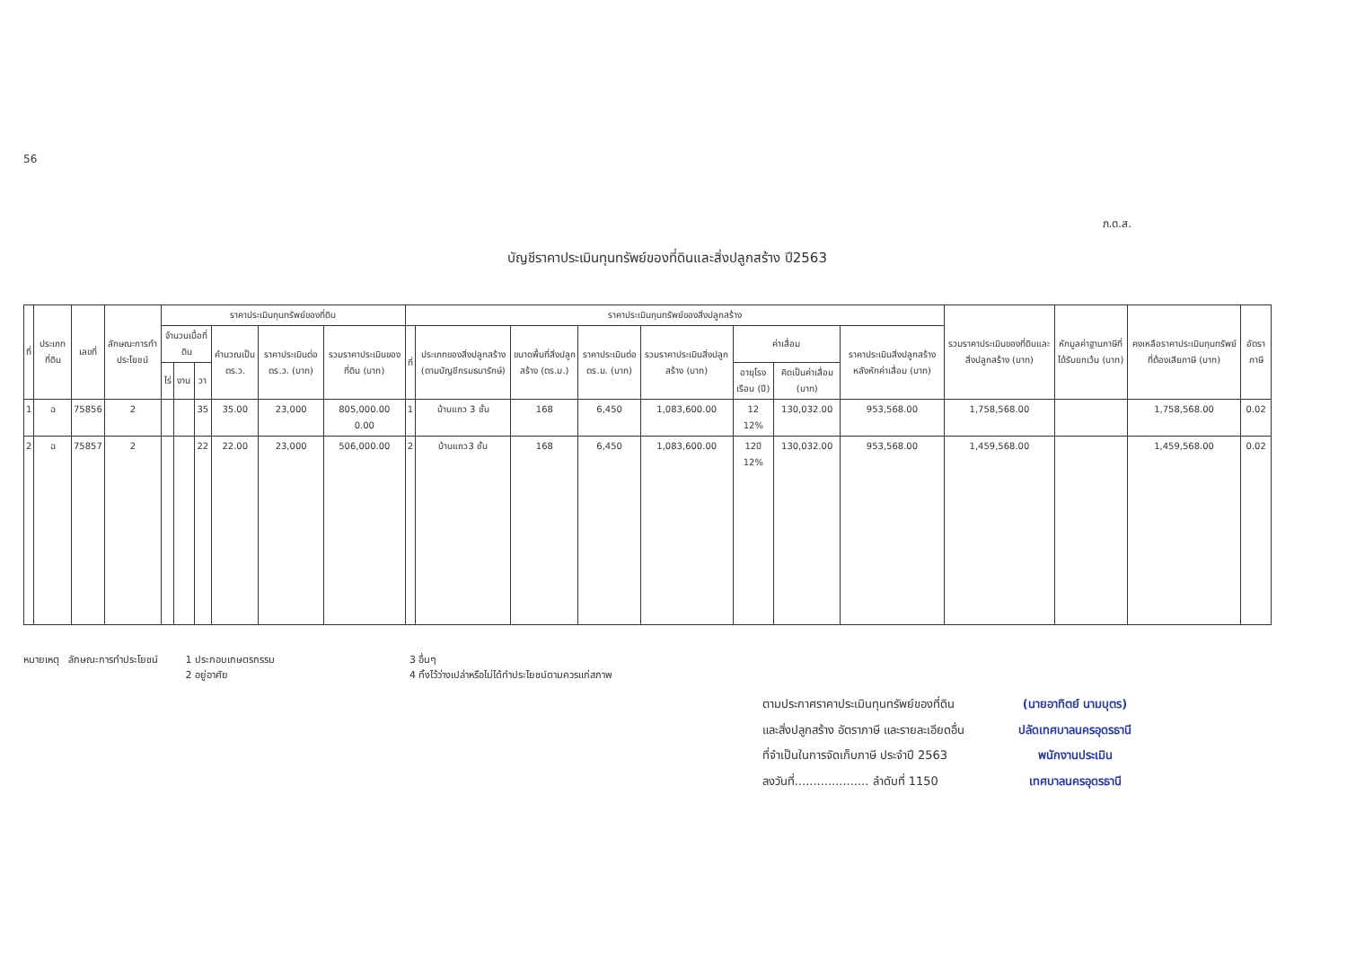56
ภ.ด.ส.
บัญชีราคาประเมินทุนทรัพย์ของที่ดินและสิ่งปลูกสร้าง ปี2563
| ที่ | ประเภทที่ดิน | เลขที่ | ลักษณะการทำประโยชน์ | ราคาประเมินทุนทรัพย์ของที่ดิน | | | | | | ราคาประเมินทุนทรัพย์ของสิ่งปลูกสร้าง | | | | | | | | รวมราคาประเมินของที่ดินและสิ่งปลูกสร้าง (บาท) | หักมูลค่าฐานภาษีที่ได้รับยกเว้น (บาท) | คงเหลือราคาประเมินทุนทรัพย์ที่ต้องเสียภาษี (บาท) | อัตราภาษี |
| --- | --- | --- | --- | --- | --- | --- | --- | --- | --- | --- | --- | --- | --- | --- | --- | --- | --- | --- | --- | --- | --- |
| | | | | จำนวนเนื้อที่ดิน | | | คำนวณเป็น ตร.ว. | ราคาประเมินต่อ ตร.ว. (บาท) | รวมราคาประเมินของที่ดิน (บาท) | ที่ | ประเภทของสิ่งปลูกสร้าง (ตามบัญชีกรมธนารักษ์) | ขนาดพื้นที่สิ่งปลูกสร้าง (ตร.ม.) | ราคาประเมินต่อ ตร.ม. (บาท) | รวมราคาประเมินสิ่งปลูกสร้าง (บาท) | ค่าเสื่อม | | ราคาประเมินสิ่งปลูกสร้างหลังหักค่าเสื่อม (บาท) | | | | |
| | | | | ไร่ | งาน | วา | | | | | | | | | อายุโรงเรือน (ปี) | คิดเป็นค่าเสื่อม (บาท) | | | | | |
| 1 | ฉ | 75856 | 2 | | | 35 | 35.00 | 23,000 | 805,000.00 0.00 | 1 | บ้านแถว 3 ชั้น | 168 | 6,450 | 1,083,600.00 | 12 12% | 130,032.00 | 953,568.00 | 1,758,568.00 | | 1,758,568.00 | 0.02 |
| 2 | ฉ | 75857 | 2 | | | 22 | 22.00 | 23,000 | 506,000.00 | 2 | บ้านแถว3 ชั้น | 168 | 6,450 | 1,083,600.00 | 12ปี 12% | 130,032.00 | 953,568.00 | 1,459,568.00 | | 1,459,568.00 | 0.02 |
หมายเหตุ ลักษณะการทำประโยชน์ 1 ประกอบเกษตรกรรม
2 อยู่อาศัย
3 อื่นๆ
4 ทิ้งไว้ว่างเปล่าหรือไม่ได้ทำประโยชน์ตามควรแก่สภาพ
ตามประกาศราคาประเมินทุนทรัพย์ของที่ดิน
และสิ่งปลูกสร้าง อัตราภาษี และรายละเอียดอื่น
ที่จำเป็นในการจัดเก็บภาษี ประจำปี 2563
ลงวันที่.................... ลำดับที่ 1150
(นายอาทิตย์ นามบุตร)
ปลัดเทศบาลนครอุดรธานี
พนักงานประเมิน
เทศบาลนครอุดรธานี